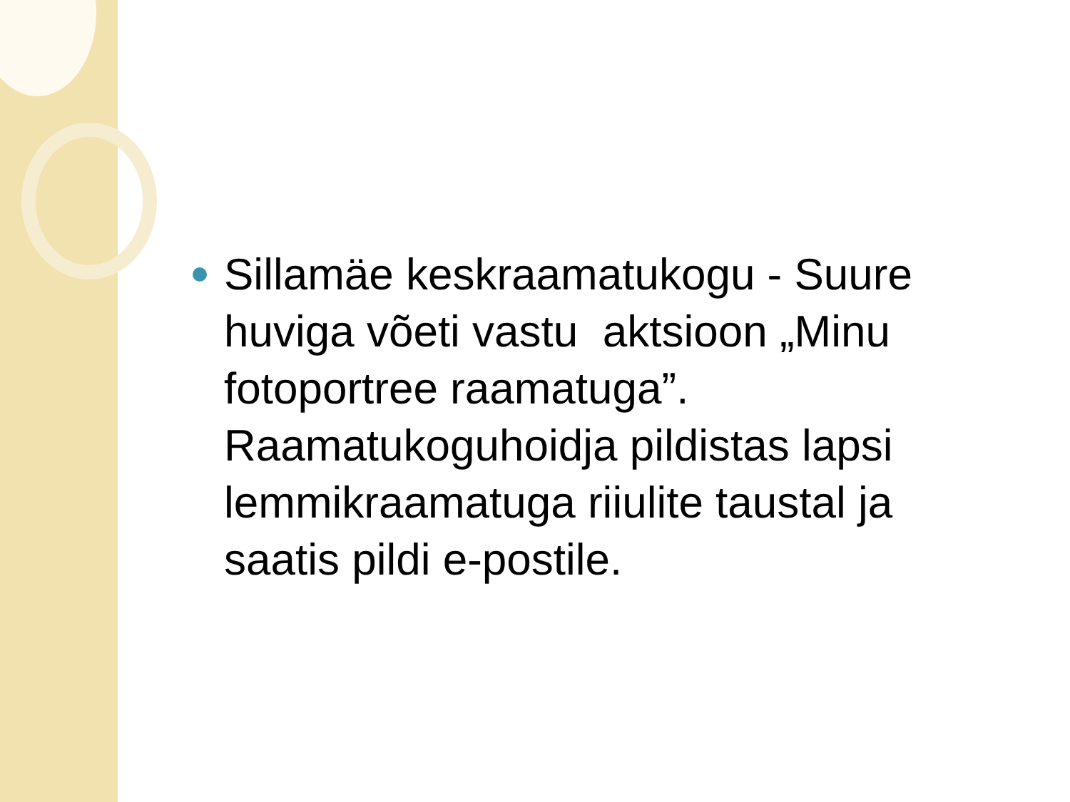Sillamäe keskraamatukogu - Suure huviga võeti vastu aktsioon „Minu fotoportree raamatuga”. Raamatukoguhoidja pildistas lapsi lemmikraamatuga riiulite taustal ja saatis pildi e-postile.